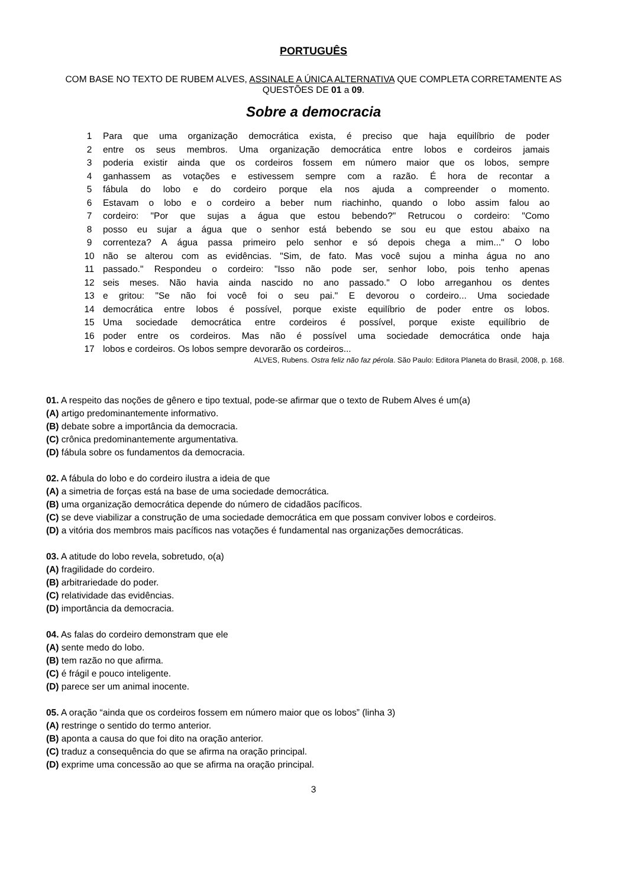PORTUGUÊS
COM BASE NO TEXTO DE RUBEM ALVES, ASSINALE A ÚNICA ALTERNATIVA QUE COMPLETA CORRETAMENTE AS QUESTÕES DE 01 a 09.
Sobre a democracia
1 Para que uma organização democrática exista, é preciso que haja equilíbrio de poder
2 entre os seus membros. Uma organização democrática entre lobos e cordeiros jamais
3 poderia existir ainda que os cordeiros fossem em número maior que os lobos, sempre
4 ganhassem as votações e estivessem sempre com a razão. É hora de recontar a
5 fábula do lobo e do cordeiro porque ela nos ajuda a compreender o momento.
6 Estavam o lobo e o cordeiro a beber num riachinho, quando o lobo assim falou ao
7 cordeiro: "Por que sujas a água que estou bebendo?" Retrucou o cordeiro: "Como
8 posso eu sujar a água que o senhor está bebendo se sou eu que estou abaixo na
9 correnteza? A água passa primeiro pelo senhor e só depois chega a mim..." O lobo
10 não se alterou com as evidências. "Sim, de fato. Mas você sujou a minha água no ano
11 passado." Respondeu o cordeiro: "Isso não pode ser, senhor lobo, pois tenho apenas
12 seis meses. Não havia ainda nascido no ano passado." O lobo arreganhou os dentes
13 e gritou: "Se não foi você foi o seu pai." E devorou o cordeiro... Uma sociedade
14 democrática entre lobos é possível, porque existe equilíbrio de poder entre os lobos.
15 Uma sociedade democrática entre cordeiros é possível, porque existe equilíbrio de
16 poder entre os cordeiros. Mas não é possível uma sociedade democrática onde haja
17 lobos e cordeiros. Os lobos sempre devorarão os cordeiros...
ALVES, Rubens. Ostra feliz não faz pérola. São Paulo: Editora Planeta do Brasil, 2008, p. 168.
01. A respeito das noções de gênero e tipo textual, pode-se afirmar que o texto de Rubem Alves é um(a)
(A) artigo predominantemente informativo.
(B) debate sobre a importância da democracia.
(C) crônica predominantemente argumentativa.
(D) fábula sobre os fundamentos da democracia.
02. A fábula do lobo e do cordeiro ilustra a ideia de que
(A) a simetria de forças está na base de uma sociedade democrática.
(B) uma organização democrática depende do número de cidadãos pacíficos.
(C) se deve viabilizar a construção de uma sociedade democrática em que possam conviver lobos e cordeiros.
(D) a vitória dos membros mais pacíficos nas votações é fundamental nas organizações democráticas.
03. A atitude do lobo revela, sobretudo, o(a)
(A) fragilidade do cordeiro.
(B) arbitrariedade do poder.
(C) relatividade das evidências.
(D) importância da democracia.
04. As falas do cordeiro demonstram que ele
(A) sente medo do lobo.
(B) tem razão no que afirma.
(C) é frágil e pouco inteligente.
(D) parece ser um animal inocente.
05. A oração “ainda que os cordeiros fossem em número maior que os lobos” (linha 3)
(A) restringe o sentido do termo anterior.
(B) aponta a causa do que foi dito na oração anterior.
(C) traduz a consequência do que se afirma na oração principal.
(D) exprime uma concessão ao que se afirma na oração principal.
3